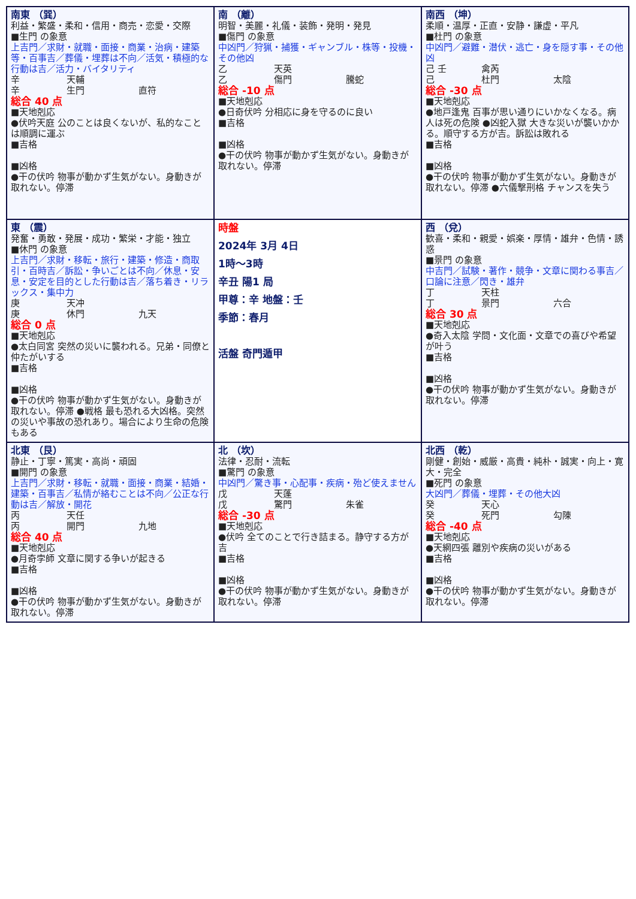| 南東 （巽） 利益・繁盛・柔和・信用・商売・恋愛・交際 ■生門 の象意 上吉門／求財・就職・面接・商業・治病・建築等・百事吉／葬儀・埋葬は不向／活気・積極的な行動は吉／活力・バイタリティ 辛 天輔 辛 生門 直符 総合 40 点 ■天地剋応 ●伏吟天庭 公のことは良くないが、私的なことは順調に運ぶ ■吉格 ■凶格 ●干の伏吟 物事が動かず生気がない。身動きが取れない。停滞 | 南 （離） 明智・美麗・礼儀・装飾・発明・発見 ■傷門 の象意 中凶門／狩猟・捕獲・ギャンブル・株等・投機・その他凶 乙 天英 乙 傷門 騰蛇 総合 -10 点 ■天地剋応 ●日奇伏吟 分相応に身を守るのに良い ■吉格 ■凶格 ●干の伏吟 物事が動かず生気がない。身動きが取れない。停滞 | 南西 （坤） 柔順・温厚・正直・安静・謙虚・平凡 ■杜門 の象意 中凶門／避難・潜伏・逃亡・身を隠す事・その他凶 己 壬 禽芮 己 杜門 太陰 総合 -30 点 ■天地剋応 ●地戸逢鬼 百事が思い通りにいかなくなる。病人は死の危険 ●凶蛇入獄 大きな災いが襲いかかる。順守する方が吉。訴訟は敗れる ■吉格 ■凶格 ●干の伏吟 物事が動かず生気がない。身動きが取れない。停滞 ●六儀撃刑格 チャンスを失う |
| 東 （震） 発奮・勇敢・発展・成功・繁栄・才能・独立 ■休門 の象意 上吉門／求財・移転・旅行・建築・修造・商取引・百時吉／訴訟・争いごとは不向／休息・安息・安定を目的とした行動は吉／落ち着き・リラックス・集中力 庚 天冲 庚 休門 九天 総合 0 点 ■天地剋応 ●太白同宮 突然の災いに襲われる。兄弟・同僚と仲たがいする ■吉格 ■凶格 ●干の伏吟 物事が動かず生気がない。身動きが取れない。停滞 ●戦格 最も恐れる大凶格。突然の災いや事故の恐れあり。場合により生命の危険もある | 時盤 2024年 3月 4日 1時〜3時 辛丑 陽1 局 甲尊：辛 地盤：壬 季節：春月 活盤 奇門遁甲 | 西 （兌） 歓喜・柔和・親愛・娯楽・厚情・雄弁・色情・誘惑 ■景門 の象意 中吉門／試験・著作・競争・文章に関わる事吉／口論に注意／閃き・雄弁 丁 天柱 丁 景門 六合 総合 30 点 ■天地剋応 ●奇入太陰 学問・文化面・文章での喜びや希望が叶う ■吉格 ■凶格 ●干の伏吟 物事が動かず生気がない。身動きが取れない。停滞 |
| 北東 （艮） 静止・丁寧・篤実・高尚・頑固 ■開門 の象意 上吉門／求財・移転・就職・面接・商業・結婚・建築・百事吉／私情が絡むことは不向／公正な行動は吉／解放・開花 丙 天任 丙 開門 九地 総合 40 点 ■天地剋応 ●月奇孛師 文章に関する争いが起きる ■吉格 ■凶格 ●干の伏吟 物事が動かず生気がない。身動きが取れない。停滞 | 北 （坎） 法律・忍耐・流転 ■驚門 の象意 中凶門／驚き事・心配事・疾病・殆ど使えません 戊 天蓬 戊 驚門 朱雀 総合 -30 点 ■天地剋応 ●伏吟 全てのことで行き詰まる。静守する方が吉 ■吉格 ■凶格 ●干の伏吟 物事が動かず生気がない。身動きが取れない。停滞 | 北西 （乾） 剛健・創始・威厳・高貴・純朴・誠実・向上・寛大・完全 ■死門 の象意 大凶門／葬儀・埋葬・その他大凶 癸 天心 癸 死門 勾陳 総合 -40 点 ■天地剋応 ●天網四張 離別や疾病の災いがある ■吉格 ■凶格 ●干の伏吟 物事が動かず生気がない。身動きが取れない。停滞 |